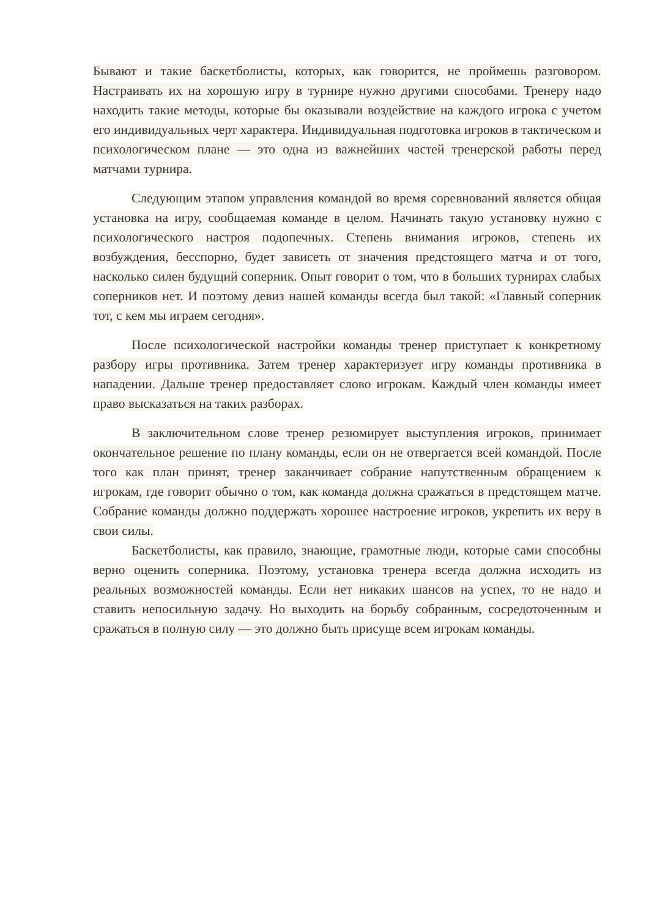Бывают и такие баскетболисты, которых, как говорится, не проймешь разговором. Настраивать их на хорошую игру в турнире нужно другими способами. Тренеру надо находить такие методы, которые бы оказывали воздействие на каждого игрока с учетом его индивидуальных черт характера. Индивидуальная подготовка игроков в тактическом и психологическом плане — это одна из важнейших частей тренерской работы перед матчами турнира.
Следующим этапом управления командой во время соревнований является общая установка на игру, сообщаемая команде в целом. Начинать такую установку нужно с психологического настроя подопечных. Степень внимания игроков, степень их возбуждения, бесспорно, будет зависеть от значения предстоящего матча и от того, насколько силен будущий соперник. Опыт говорит о том, что в больших турнирах слабых соперников нет. И поэтому девиз нашей команды всегда был такой: «Главный соперник тот, с кем мы играем сегодня».
После психологической настройки команды тренер приступает к конкретному разбору игры противника. Затем тренер характеризует игру команды противника в нападении. Дальше тренер предоставляет слово игрокам. Каждый член команды имеет право высказаться на таких разборах.
В заключительном слове тренер резюмирует выступления игроков, принимает окончательное решение по плану команды, если он не отвергается всей командой. После того как план принят, тренер заканчивает собрание напутственным обращением к игрокам, где говорит обычно о том, как команда должна сражаться в предстоящем матче. Собрание команды должно поддержать хорошее настроение игроков, укрепить их веру в свои силы.
Баскетболисты, как правило, знающие, грамотные люди, которые сами способны верно оценить соперника. Поэтому, установка тренера всегда должна исходить из реальных возможностей команды. Если нет никаких шансов на успех, то не надо и ставить непосильную задачу. Но выходить на борьбу собранным, сосредоточенным и сражаться в полную силу — это должно быть присуще всем игрокам команды.